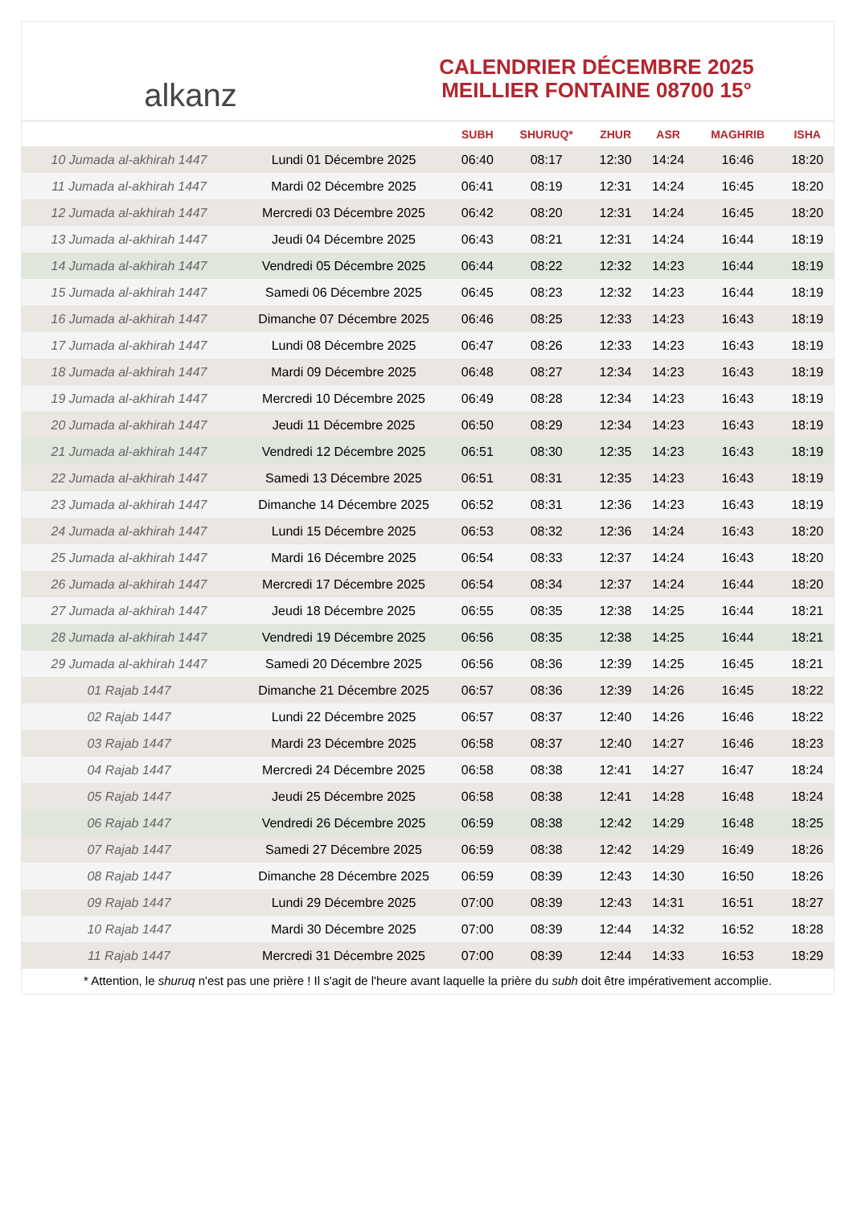alkanz
CALENDRIER DÉCEMBRE 2025
MEILLIER FONTAINE 08700 15°
| | | SUBH | SHURUQ* | ZHUR | ASR | MAGHRIB | ISHA |
| --- | --- | --- | --- | --- | --- | --- | --- |
| 10 Jumada al-akhirah 1447 | Lundi 01 Décembre 2025 | 06:40 | 08:17 | 12:30 | 14:24 | 16:46 | 18:20 |
| 11 Jumada al-akhirah 1447 | Mardi 02 Décembre 2025 | 06:41 | 08:19 | 12:31 | 14:24 | 16:45 | 18:20 |
| 12 Jumada al-akhirah 1447 | Mercredi 03 Décembre 2025 | 06:42 | 08:20 | 12:31 | 14:24 | 16:45 | 18:20 |
| 13 Jumada al-akhirah 1447 | Jeudi 04 Décembre 2025 | 06:43 | 08:21 | 12:31 | 14:24 | 16:44 | 18:19 |
| 14 Jumada al-akhirah 1447 | Vendredi 05 Décembre 2025 | 06:44 | 08:22 | 12:32 | 14:23 | 16:44 | 18:19 |
| 15 Jumada al-akhirah 1447 | Samedi 06 Décembre 2025 | 06:45 | 08:23 | 12:32 | 14:23 | 16:44 | 18:19 |
| 16 Jumada al-akhirah 1447 | Dimanche 07 Décembre 2025 | 06:46 | 08:25 | 12:33 | 14:23 | 16:43 | 18:19 |
| 17 Jumada al-akhirah 1447 | Lundi 08 Décembre 2025 | 06:47 | 08:26 | 12:33 | 14:23 | 16:43 | 18:19 |
| 18 Jumada al-akhirah 1447 | Mardi 09 Décembre 2025 | 06:48 | 08:27 | 12:34 | 14:23 | 16:43 | 18:19 |
| 19 Jumada al-akhirah 1447 | Mercredi 10 Décembre 2025 | 06:49 | 08:28 | 12:34 | 14:23 | 16:43 | 18:19 |
| 20 Jumada al-akhirah 1447 | Jeudi 11 Décembre 2025 | 06:50 | 08:29 | 12:34 | 14:23 | 16:43 | 18:19 |
| 21 Jumada al-akhirah 1447 | Vendredi 12 Décembre 2025 | 06:51 | 08:30 | 12:35 | 14:23 | 16:43 | 18:19 |
| 22 Jumada al-akhirah 1447 | Samedi 13 Décembre 2025 | 06:51 | 08:31 | 12:35 | 14:23 | 16:43 | 18:19 |
| 23 Jumada al-akhirah 1447 | Dimanche 14 Décembre 2025 | 06:52 | 08:31 | 12:36 | 14:23 | 16:43 | 18:19 |
| 24 Jumada al-akhirah 1447 | Lundi 15 Décembre 2025 | 06:53 | 08:32 | 12:36 | 14:24 | 16:43 | 18:20 |
| 25 Jumada al-akhirah 1447 | Mardi 16 Décembre 2025 | 06:54 | 08:33 | 12:37 | 14:24 | 16:43 | 18:20 |
| 26 Jumada al-akhirah 1447 | Mercredi 17 Décembre 2025 | 06:54 | 08:34 | 12:37 | 14:24 | 16:44 | 18:20 |
| 27 Jumada al-akhirah 1447 | Jeudi 18 Décembre 2025 | 06:55 | 08:35 | 12:38 | 14:25 | 16:44 | 18:21 |
| 28 Jumada al-akhirah 1447 | Vendredi 19 Décembre 2025 | 06:56 | 08:35 | 12:38 | 14:25 | 16:44 | 18:21 |
| 29 Jumada al-akhirah 1447 | Samedi 20 Décembre 2025 | 06:56 | 08:36 | 12:39 | 14:25 | 16:45 | 18:21 |
| 01 Rajab 1447 | Dimanche 21 Décembre 2025 | 06:57 | 08:36 | 12:39 | 14:26 | 16:45 | 18:22 |
| 02 Rajab 1447 | Lundi 22 Décembre 2025 | 06:57 | 08:37 | 12:40 | 14:26 | 16:46 | 18:22 |
| 03 Rajab 1447 | Mardi 23 Décembre 2025 | 06:58 | 08:37 | 12:40 | 14:27 | 16:46 | 18:23 |
| 04 Rajab 1447 | Mercredi 24 Décembre 2025 | 06:58 | 08:38 | 12:41 | 14:27 | 16:47 | 18:24 |
| 05 Rajab 1447 | Jeudi 25 Décembre 2025 | 06:58 | 08:38 | 12:41 | 14:28 | 16:48 | 18:24 |
| 06 Rajab 1447 | Vendredi 26 Décembre 2025 | 06:59 | 08:38 | 12:42 | 14:29 | 16:48 | 18:25 |
| 07 Rajab 1447 | Samedi 27 Décembre 2025 | 06:59 | 08:38 | 12:42 | 14:29 | 16:49 | 18:26 |
| 08 Rajab 1447 | Dimanche 28 Décembre 2025 | 06:59 | 08:39 | 12:43 | 14:30 | 16:50 | 18:26 |
| 09 Rajab 1447 | Lundi 29 Décembre 2025 | 07:00 | 08:39 | 12:43 | 14:31 | 16:51 | 18:27 |
| 10 Rajab 1447 | Mardi 30 Décembre 2025 | 07:00 | 08:39 | 12:44 | 14:32 | 16:52 | 18:28 |
| 11 Rajab 1447 | Mercredi 31 Décembre 2025 | 07:00 | 08:39 | 12:44 | 14:33 | 16:53 | 18:29 |
* Attention, le shuruq n'est pas une prière ! Il s'agit de l'heure avant laquelle la prière du subh doit être impérativement accomplie.